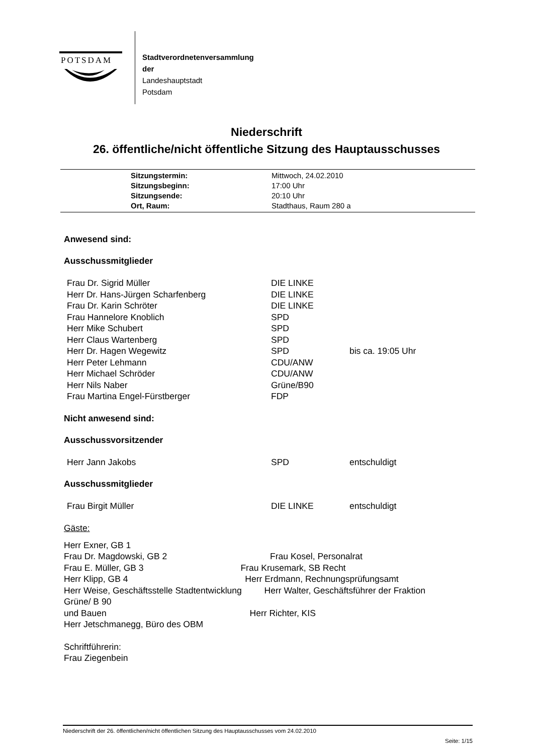POTSDAM
Stadtverordnetenversammlung
der
Landeshauptstadt
Potsdam
Niederschrift
26. öffentliche/nicht öffentliche Sitzung des Hauptausschusses
| Sitzungstermin: | Mittwoch, 24.02.2010 |
| Sitzungsbeginn: | 17:00 Uhr |
| Sitzungsende: | 20:10 Uhr |
| Ort, Raum: | Stadthaus, Raum 280 a |
Anwesend sind:
Ausschussmitglieder
| Frau Dr. Sigrid Müller | DIE LINKE | |
| Herr Dr. Hans-Jürgen Scharfenberg | DIE LINKE | |
| Frau Dr. Karin Schröter | DIE LINKE | |
| Frau Hannelore Knoblich | SPD | |
| Herr Mike Schubert | SPD | |
| Herr Claus Wartenberg | SPD | |
| Herr Dr. Hagen Wegewitz | SPD | bis ca. 19:05 Uhr |
| Herr Peter Lehmann | CDU/ANW | |
| Herr Michael Schröder | CDU/ANW | |
| Herr Nils Naber | Grüne/B90 | |
| Frau Martina Engel-Fürstberger | FDP | |
Nicht anwesend sind:
Ausschussvorsitzender
| Herr Jann Jakobs | SPD | entschuldigt |
Ausschussmitglieder
| Frau Birgit Müller | DIE LINKE | entschuldigt |
Gäste:
Herr Exner, GB 1
Frau Dr. Magdowski, GB 2 Frau Kosel, Personalrat
Frau E. Müller, GB 3 Frau Krusemark, SB Recht
Herr Klipp, GB 4 Herr Erdmann, Rechnungsprüfungsamt
Herr Weise, Geschäftsstelle Stadtentwicklung Herr Walter, Geschäftsführer der Fraktion
Grüne/ B 90
und Bauen Herr Richter, KIS
Herr Jetschmanegg, Büro des OBM
Schriftführerin:
Frau Ziegenbein
Niederschrift der 26. öffentlichen/nicht öffentlichen Sitzung des Hauptausschusses vom 24.02.2010
Seite: 1/15